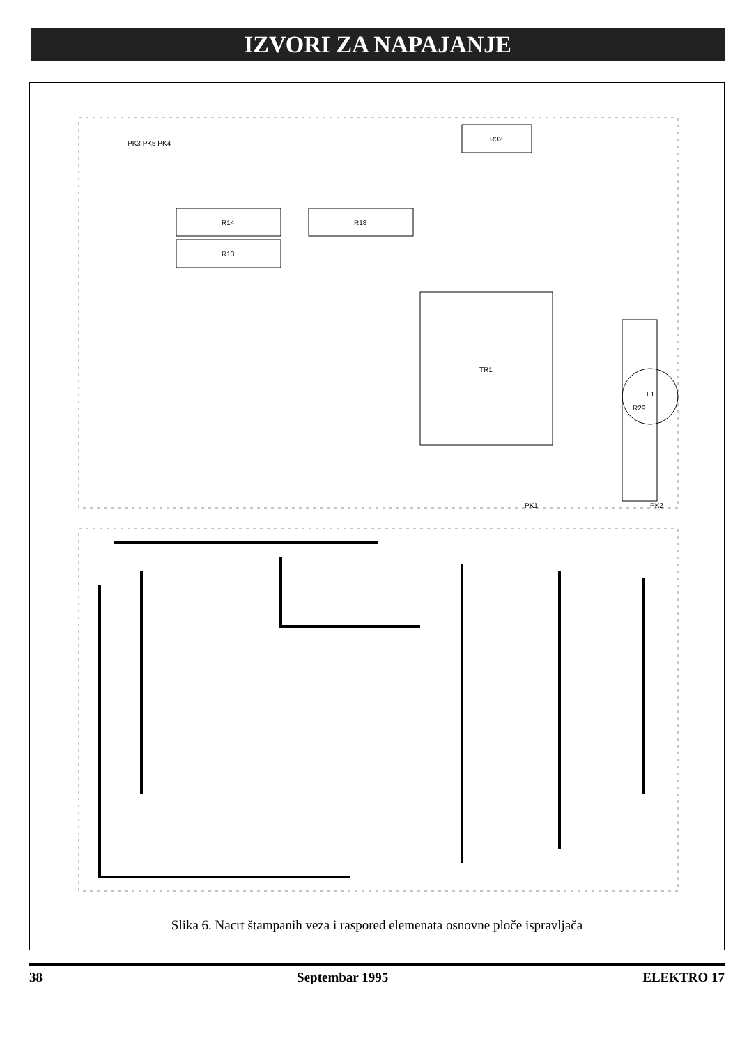IZVORI ZA NAPAJANJE
R14
R13
R18
R32
TR1
R29
L1
PK3 PK5 PK4
PK1
PK2
Slika 6. Nacrt štampanih veza i raspored elemenata osnovne ploče ispravljača
38 Septembar 1995 ELEKTRO 17